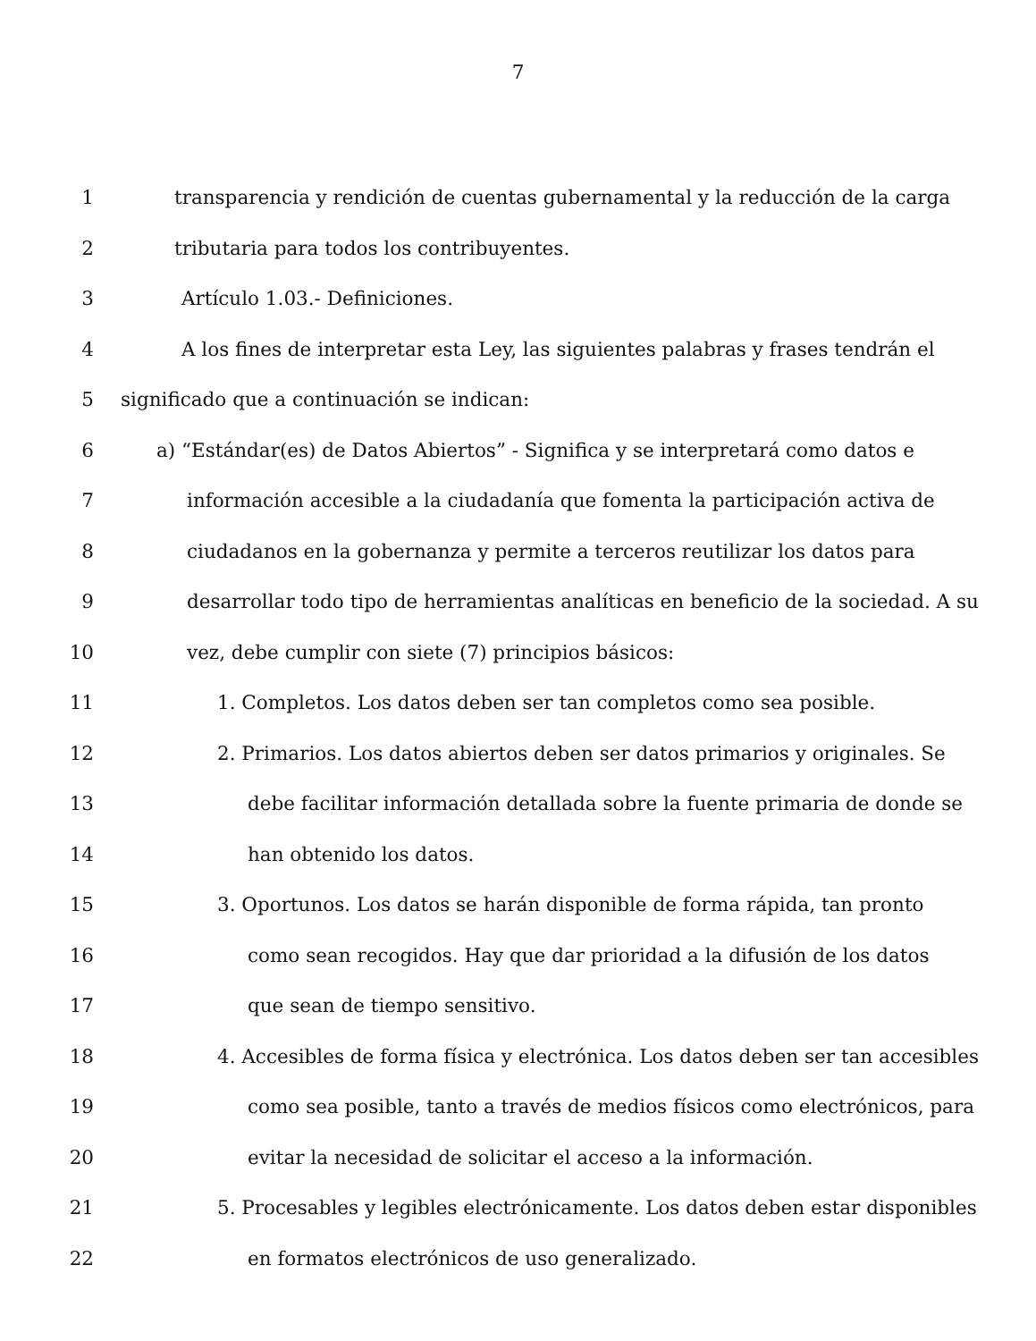7
1 transparencia y rendición de cuentas gubernamental y la reducción de la carga
2 tributaria para todos los contribuyentes.
3 Artículo 1.03.- Definiciones.
4 A los fines de interpretar esta Ley, las siguientes palabras y frases tendrán el
5 significado que a continuación se indican:
6 a) “Estándar(es) de Datos Abiertos” - Significa y se interpretará como datos e
7 información accesible a la ciudadanía que fomenta la participación activa de
8 ciudadanos en la gobernanza y permite a terceros reutilizar los datos para
9 desarrollar todo tipo de herramientas analíticas en beneficio de la sociedad. A su
10 vez, debe cumplir con siete (7) principios básicos:
11 1. Completos. Los datos deben ser tan completos como sea posible.
12 2. Primarios. Los datos abiertos deben ser datos primarios y originales. Se
13 debe facilitar información detallada sobre la fuente primaria de donde se
14 han obtenido los datos.
15 3. Oportunos. Los datos se harán disponible de forma rápida, tan pronto
16 como sean recogidos. Hay que dar prioridad a la difusión de los datos
17 que sean de tiempo sensitivo.
18 4. Accesibles de forma física y electrónica. Los datos deben ser tan accesibles
19 como sea posible, tanto a través de medios físicos como electrónicos, para
20 evitar la necesidad de solicitar el acceso a la información.
21 5. Procesables y legibles electrónicamente. Los datos deben estar disponibles
22 en formatos electrónicos de uso generalizado.